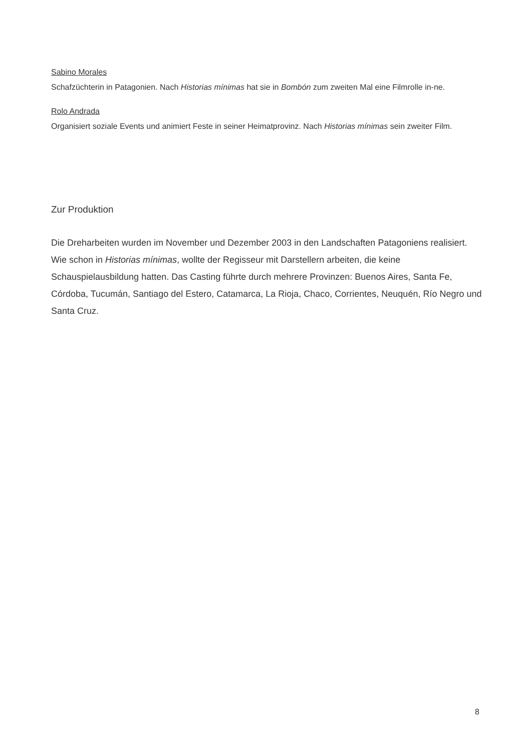Sabino Morales
Schafzüchterin in Patagonien. Nach Historias mínimas hat sie in Bombón zum zweiten Mal eine Filmrolle in-ne.
Rolo Andrada
Organisiert soziale Events und animiert Feste in seiner Heimatprovinz. Nach Historias mínimas sein zweiter Film.
Zur Produktion
Die Dreharbeiten wurden im November und Dezember 2003 in den Landschaften Patagoniens realisiert. Wie schon in Historias mínimas, wollte der Regisseur mit Darstellern arbeiten, die keine Schauspielausbildung hatten. Das Casting führte durch mehrere Provinzen: Buenos Aires, Santa Fe, Córdoba, Tucumán, Santiago del Estero, Catamarca, La Rioja, Chaco, Corrientes, Neuquén, Río Negro und Santa Cruz.
8